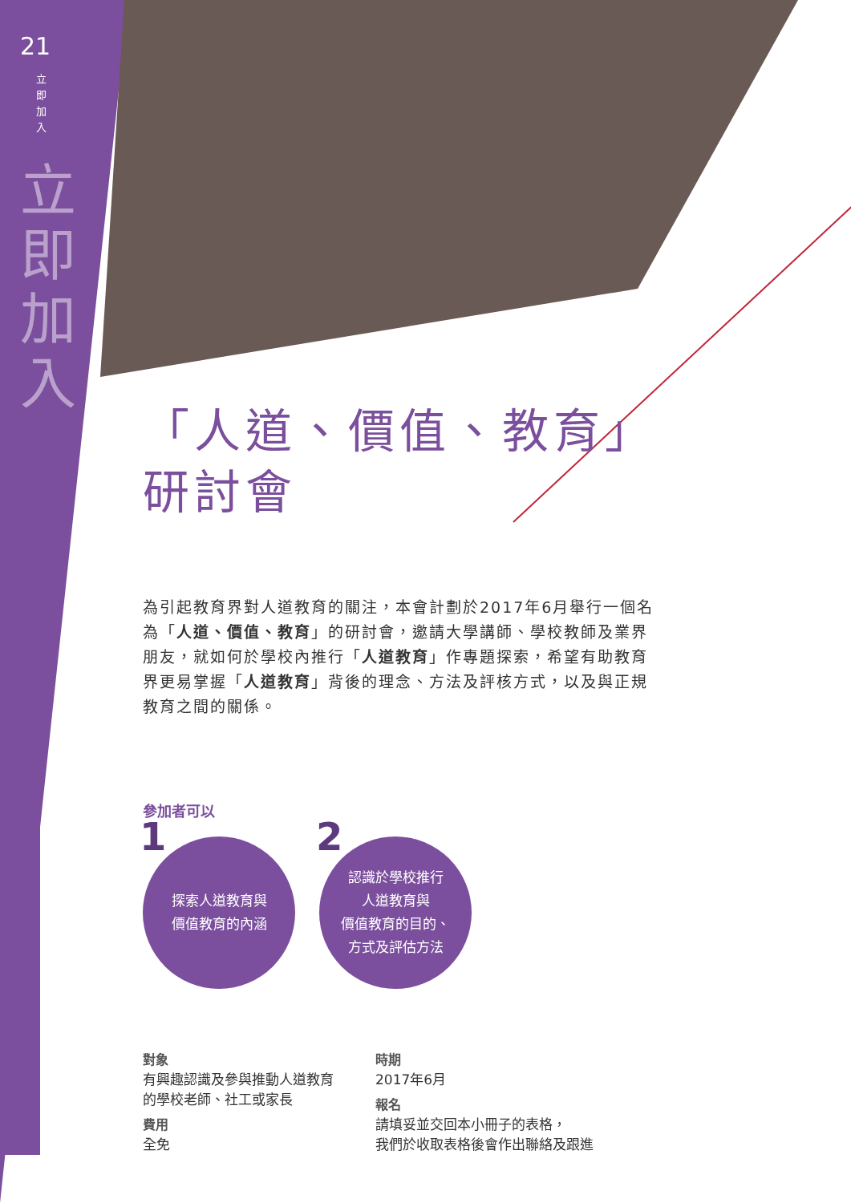21
立即加入
立即加入
「人道、價值、教育」
研討會
為引起教育界對人道教育的關注，本會計劃於2017年6月舉行一個名為「人道、價值、教育」的研討會，邀請大學講師、學校教師及業界朋友，就如何於學校內推行「人道教育」作專題探索，希望有助教育界更易掌握「人道教育」背後的理念、方法及評核方式，以及與正規教育之間的關係。
參加者可以
1 探索人道教育與
價值教育的內涵
2 認識於學校推行
人道教育與
價值教育的目的、
方式及評估方法
對象
有興趣認識及參與推動人道教育的學校老師、社工或家長
費用
全免
時期
2017年6月
報名
請填妥並交回本小冊子的表格，
我們於收取表格後會作出聯絡及跟進